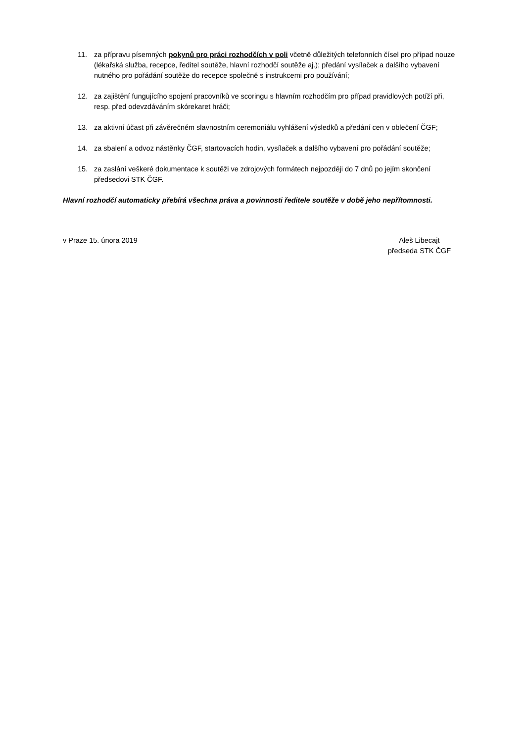11. za přípravu písemných pokynů pro práci rozhodčích v poli včetně důležitých telefonních čísel pro případ nouze (lékařská služba, recepce, ředitel soutěže, hlavní rozhodčí soutěže aj.); předání vysílaček a dalšího vybavení nutného pro pořádání soutěže do recepce společně s instrukcemi pro používání;
12. za zajištění fungujícího spojení pracovníků ve scoringu s hlavním rozhodčím pro případ pravidlových potíží při, resp. před odevzdáváním skórekaret hráči;
13. za aktivní účast při závěrečném slavnostním ceremoniálu vyhlášení výsledků a předání cen v oblečení ČGF;
14. za sbalení a odvoz nástěnky ČGF, startovacích hodin, vysílaček a dalšího vybavení pro pořádání soutěže;
15. za zaslání veškeré dokumentace k soutěži ve zdrojových formátech nejpozději do 7 dnů po jejím skončení předsedovi STK ČGF.
Hlavní rozhodčí automaticky přebírá všechna práva a povinnosti ředitele soutěže v době jeho nepřítomnosti.
v Praze 15. února 2019 Aleš Libecajt
předseda STK ČGF